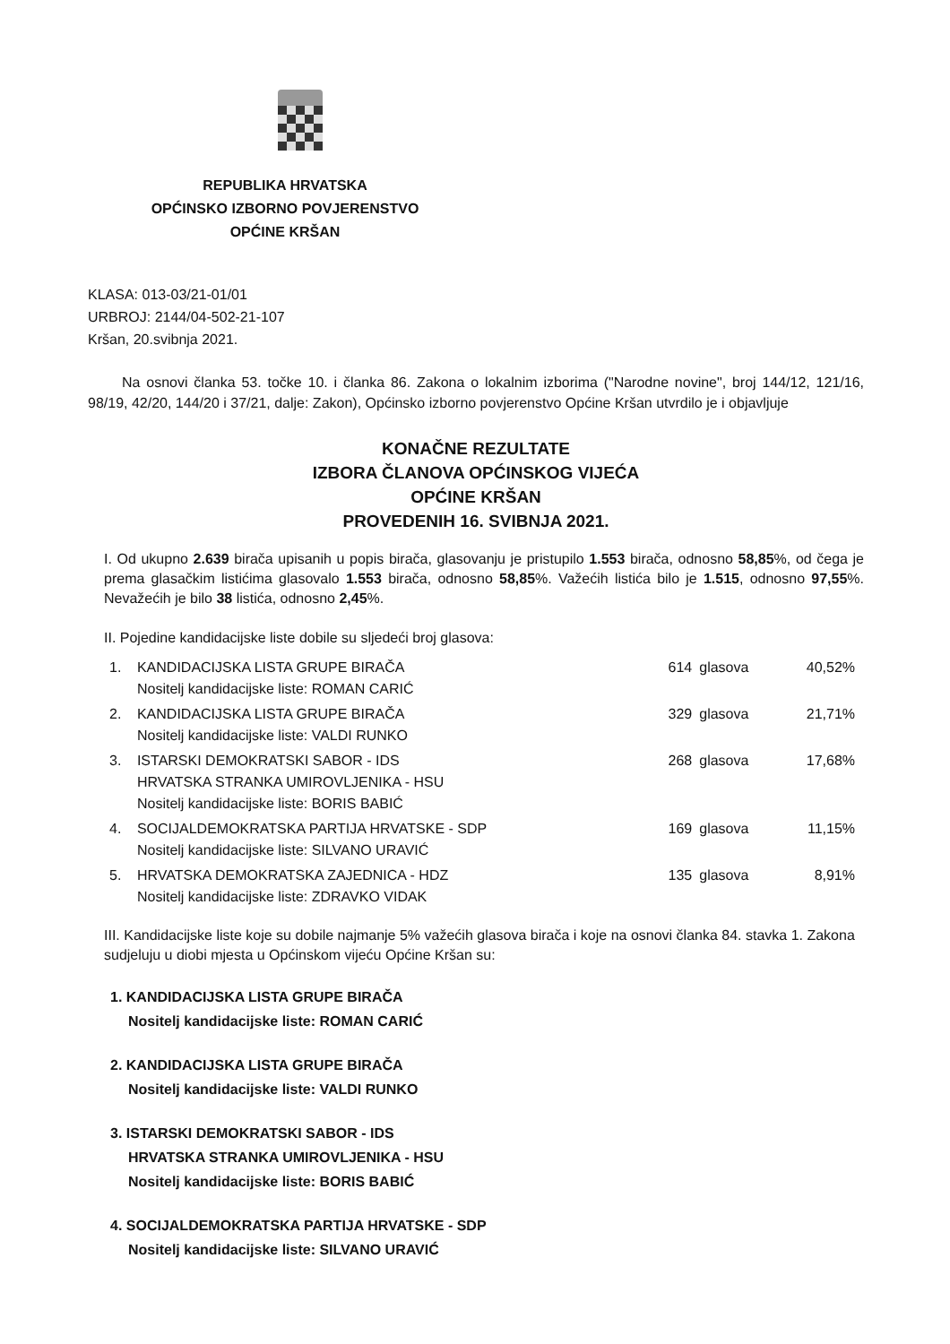REPUBLIKA HRVATSKA
OPĆINSKO IZBORNO POVJERENSTVO
OPĆINE KRŠAN
KLASA: 013-03/21-01/01
URBROJ: 2144/04-502-21-107
Kršan, 20.svibnja 2021.
Na osnovi članka 53. točke 10. i članka 86. Zakona o lokalnim izborima ("Narodne novine", broj 144/12, 121/16, 98/19, 42/20, 144/20 i 37/21, dalje: Zakon), Općinsko izborno povjerenstvo Općine Kršan utvrdilo je i objavljuje
KONAČNE REZULTATE
IZBORA ČLANOVA OPĆINSKOG VIJEĆA
OPĆINE KRŠAN
PROVEDENIH 16. SVIBNJA 2021.
I. Od ukupno 2.639 birača upisanih u popis birača, glasovanju je pristupilo 1.553 birača, odnosno 58,85%, od čega je prema glasačkim listićima glasovalo 1.553 birača, odnosno 58,85%. Važećih listića bilo je 1.515, odnosno 97,55%. Nevažećih je bilo 38 listića, odnosno 2,45%.
II. Pojedine kandidacijske liste dobile su sljedeći broj glasova:
| 1. | KANDIDACIJSKA LISTA GRUPE BIRAČA Nositelj kandidacijske liste: ROMAN CARIĆ | 614 | glasova | 40,52% |
| 2. | KANDIDACIJSKA LISTA GRUPE BIRAČA Nositelj kandidacijske liste: VALDI RUNKO | 329 | glasova | 21,71% |
| 3. | ISTARSKI DEMOKRATSKI SABOR - IDS HRVATSKA STRANKA UMIROVLJENIKA - HSU Nositelj kandidacijske liste: BORIS BABIĆ | 268 | glasova | 17,68% |
| 4. | SOCIJALDEMOKRATSKA PARTIJA HRVATSKE - SDP Nositelj kandidacijske liste: SILVANO URAVIĆ | 169 | glasova | 11,15% |
| 5. | HRVATSKA DEMOKRATSKA ZAJEDNICA - HDZ Nositelj kandidacijske liste: ZDRAVKO VIDAK | 135 | glasova | 8,91% |
III. Kandidacijske liste koje su dobile najmanje 5% važećih glasova birača i koje na osnovi članka 84. stavka 1. Zakona sudjeluju u diobi mjesta u Općinskom vijeću Općine Kršan su:
1. KANDIDACIJSKA LISTA GRUPE BIRAČA
Nositelj kandidacijske liste: ROMAN CARIĆ
2. KANDIDACIJSKA LISTA GRUPE BIRAČA
Nositelj kandidacijske liste: VALDI RUNKO
3. ISTARSKI DEMOKRATSKI SABOR - IDS
HRVATSKA STRANKA UMIROVLJENIKA - HSU
Nositelj kandidacijske liste: BORIS BABIĆ
4. SOCIJALDEMOKRATSKA PARTIJA HRVATSKE - SDP
Nositelj kandidacijske liste: SILVANO URAVIĆ